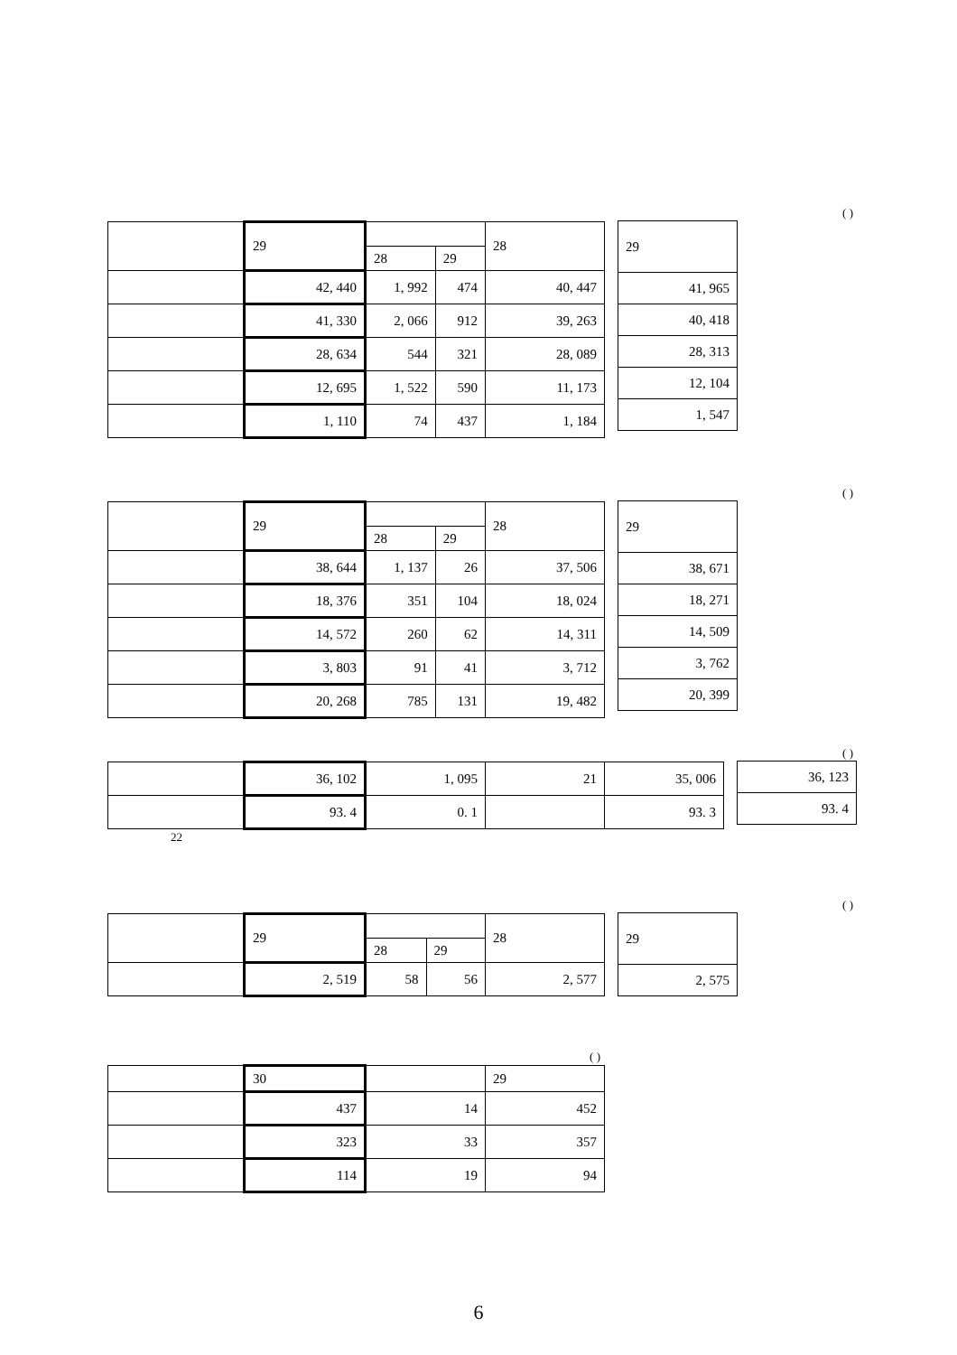( )
| | 29 | | | 28 |
| | | 28 | 29 | |
| | 42, 440 | 1, 992 | 474 | 40, 447 |
| | 41, 330 | 2, 066 | 912 | 39, 263 |
| | 28, 634 | 544 | 321 | 28, 089 |
| | 12, 695 | 1, 522 | 590 | 11, 173 |
| | 1, 110 | 74 | 437 | 1, 184 |
| 29 |
| 41, 965 |
| 40, 418 |
| 28, 313 |
| 12, 104 |
| 1, 547 |
( )
| | 29 | | | 28 |
| | | 28 | 29 | |
| | 38, 644 | 1, 137 | 26 | 37, 506 |
| | 18, 376 | 351 | 104 | 18, 024 |
| | 14, 572 | 260 | 62 | 14, 311 |
| | 3, 803 | 91 | 41 | 3, 712 |
| | 20, 268 | 785 | 131 | 19, 482 |
| 29 |
| 38, 671 |
| 18, 271 |
| 14, 509 |
| 3, 762 |
| 20, 399 |
( )
| | 36, 102 | 1, 095 | 21 | 35, 006 |
| | 93. 4 | 0. 1 | | 93. 3 |
| 36, 123 |
| 93. 4 |
22
( )
| | 29 | | | 28 |
| | | 28 | 29 | |
| | 2, 519 | 58 | 56 | 2, 577 |
| 29 |
| 2, 575 |
( )
| | 30 | | 29 |
| | 437 | 14 | 452 |
| | 323 | 33 | 357 |
| | 114 | 19 | 94 |
6